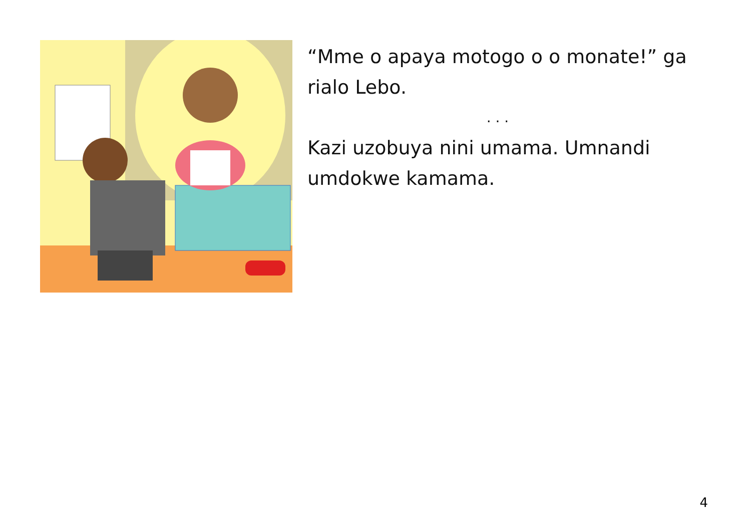“Mme o apaya motogo o o monate!” ga rialo Lebo.
. . .
Kazi uzobuya nini umama. Umnandi umdokwe kamama.
4